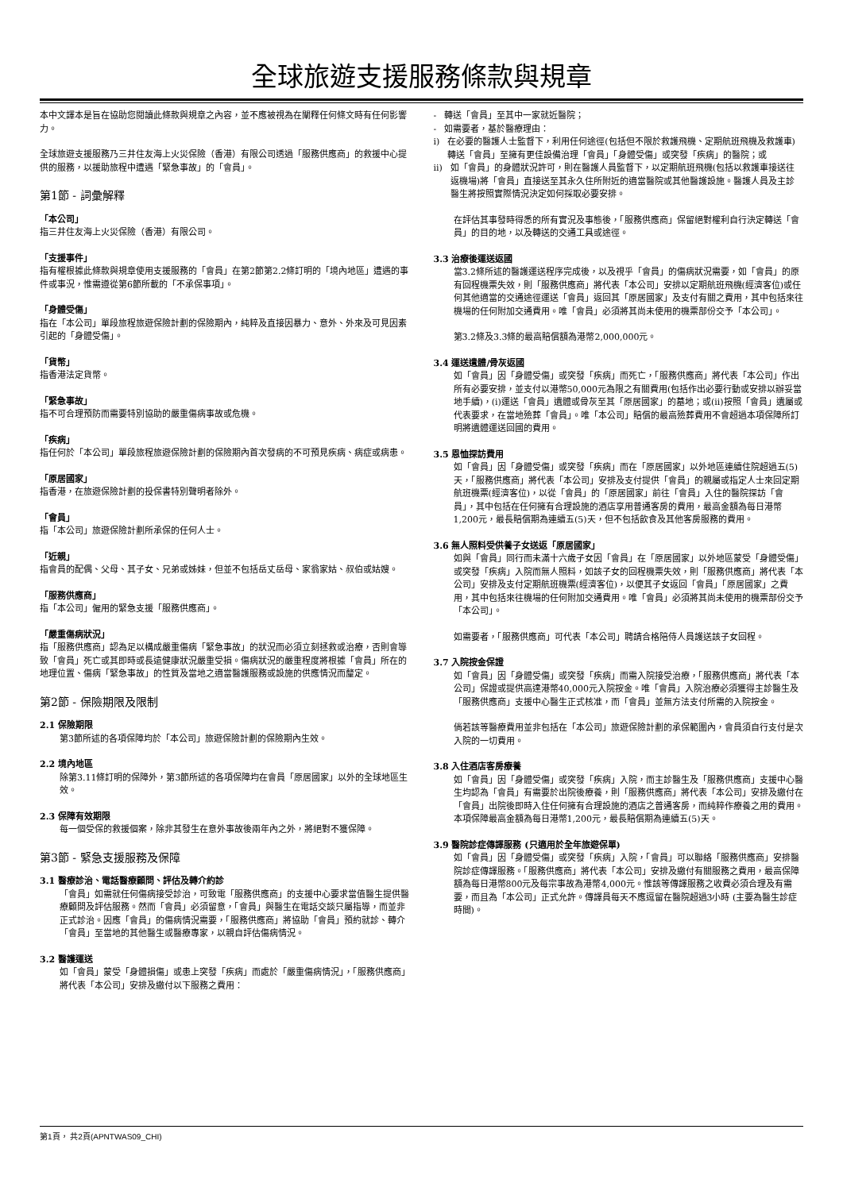全球旅遊支援服務條款與規章
本中文譯本是旨在協助您閱讀此條款與規章之內容，並不應被視為在闡釋任何條文時有任何影響力。
全球旅遊支援服務乃三井住友海上火災保險（香港）有限公司透過「服務供應商」的救援中心提供的服務，以援助旅程中遭遇「緊急事故」的「會員」。
第1節 - 詞彙解釋
「本公司」
指三井住友海上火災保險（香港）有限公司。
「支援事件」
指有權根據此條款與規章使用支援服務的「會員」在第2節第2.2條訂明的「境內地區」遭遇的事件或事況，惟需遵從第6節所載的「不承保事項」。
「身體受傷」
指在「本公司」單段旅程旅遊保險計劃的保險期內，純粹及直接因暴力、意外、外來及可見因素引起的「身體受傷」。
「貨幣」
指香港法定貨幣。
「緊急事故」
指不可合理預防而需要特別協助的嚴重傷病事故或危機。
「疾病」
指任何於「本公司」單段旅程旅遊保險計劃的保險期內首次發病的不可預見疾病、病症或病患。
「原居國家」
指香港，在旅遊保險計劃的投保書特別聲明者除外。
「會員」
指「本公司」旅遊保險計劃所承保的任何人士。
「近親」
指會員的配偶、父母、其子女、兄弟或姊妹，但並不包括岳丈岳母、家翁家姑、叔伯或姑嫂。
「服務供應商」
指「本公司」僱用的緊急支援「服務供應商」。
「嚴重傷病狀況」
指「服務供應商」認為足以構成嚴重傷病「緊急事故」的狀況而必須立刻拯救或治療，否則會導致「會員」死亡或其即時或長遠健康狀況嚴重受損。傷病狀況的嚴重程度將根據「會員」所在的地理位置、傷病「緊急事故」的性質及當地之適當醫護服務或設施的供應情況而釐定。
第2節 - 保險期限及限制
2.1 保險期限
第3節所述的各項保障均於「本公司」旅遊保險計劃的保險期內生效。
2.2 境內地區
除第3.11條訂明的保障外，第3節所述的各項保障均在會員「原居國家」以外的全球地區生效。
2.3 保障有效期限
每一個受保的救援個案，除非其發生在意外事故後兩年內之外，將絕對不獲保障。
第3節 - 緊急支援服務及保障
3.1 醫療診治、電話醫療顧問、評估及轉介約診
「會員」如需就任何傷病接受診治，可致電「服務供應商」的支援中心要求當值醫生提供醫療顧問及評估服務。然而「會員」必須留意，「會員」與醫生在電話交談只屬指導，而並非正式診治。因應「會員」的傷病情況需要，「服務供應商」將協助「會員」預約就診、轉介「會員」至當地的其他醫生或醫療專家，以親自評估傷病情況。
3.2 醫護運送
如「會員」蒙受「身體損傷」或患上突發「疾病」而處於「嚴重傷病情況」，「服務供應商」將代表「本公司」安排及繳付以下服務之費用：
- 轉送「會員」至其中一家就近醫院；
- 如需要者，基於醫療理由：
i) 在必要的醫護人士監督下，利用任何途徑(包括但不限於救護飛機、定期航班飛機及救護車)轉送「會員」至擁有更佳設備治理「會員」「身體受傷」或突發「疾病」的醫院；或
ii) 如「會員」的身體狀況許可，則在醫護人員監督下，以定期航班飛機(包括以救護車接送往返機場)將「會員」直接送至其永久住所附近的適當醫院或其他醫護設施。醫護人員及主診醫生將按照實際情況決定如何採取必要安排。
在評估其事發時得悉的所有實況及事態後，「服務供應商」保留絕對權利自行決定轉送「會員」的目的地，以及轉送的交通工具或途徑。
3.3 治療後運送返國
當3.2條所述的醫護運送程序完成後，以及視乎「會員」的傷病狀況需要，如「會員」的原有回程機票失效，則「服務供應商」將代表「本公司」安排以定期航班飛機(經濟客位)或任何其他適當的交通途徑運送「會員」返回其「原居國家」及支付有關之費用，其中包括來往機場的任何附加交通費用。唯「會員」必須將其尚未使用的機票部份交予「本公司」。
第3.2條及3.3條的最高賠償額為港幣2,000,000元。
3.4 運送遺體/骨灰返國
如「會員」因「身體受傷」或突發「疾病」而死亡，「服務供應商」將代表「本公司」作出所有必要安排，並支付以港幣50,000元為限之有關費用(包括作出必要行動或安排以辦妥當地手續)，(i)運送「會員」遺體或骨灰至其「原居國家」的墓地；或(ii)按照「會員」遺屬或代表要求，在當地殮葬「會員」。唯「本公司」賠償的最高殮葬費用不會超過本項保障所訂明將遺體運送回國的費用。
3.5 恩恤探訪費用
如「會員」因「身體受傷」或突發「疾病」而在「原居國家」以外地區連續住院超過五(5)天，「服務供應商」將代表「本公司」安排及支付提供「會員」的親屬或指定人士來回定期航班機票(經濟客位)，以從「會員」的「原居國家」前往「會員」入住的醫院探訪「會員」，其中包括在任何擁有合理設施的酒店享用普通客房的費用，最高金額為每日港幣1,200元，最長賠償期為連續五(5)天，但不包括飲食及其他客房服務的費用。
3.6 無人照料受供養子女送返「原居國家」
如與「會員」同行而未滿十六歲子女因「會員」在「原居國家」以外地區蒙受「身體受傷」或突發「疾病」入院而無人照料，如該子女的回程機票失效，則「服務供應商」將代表「本公司」安排及支付定期航班機票(經濟客位)，以便其子女返回「會員」「原居國家」之費用，其中包括來往機場的任何附加交通費用。唯「會員」必須將其尚未使用的機票部份交予「本公司」。
如需要者，「服務供應商」可代表「本公司」聘請合格陪侍人員護送該子女回程。
3.7 入院按金保證
如「會員」因「身體受傷」或突發「疾病」而需入院接受治療，「服務供應商」將代表「本公司」保證或提供高達港幣40,000元入院按金。唯「會員」入院治療必須獲得主診醫生及「服務供應商」支援中心醫生正式核准，而「會員」並無方法支付所需的入院按金。
倘若該等醫療費用並非包括在「本公司」旅遊保險計劃的承保範圍內，會員須自行支付是次入院的一切費用。
3.8 入住酒店客房療養
如「會員」因「身體受傷」或突發「疾病」入院，而主診醫生及「服務供應商」支援中心醫生均認為「會員」有需要於出院後療養，則「服務供應商」將代表「本公司」安排及繳付在「會員」出院後即時入住任何擁有合理設施的酒店之普通客房，而純粹作療養之用的費用。本項保障最高金額為每日港幣1,200元，最長賠償期為連續五(5)天。
3.9 醫院診症傳譯服務 (只適用於全年旅遊保單)
如「會員」因「身體受傷」或突發「疾病」入院，「會員」可以聯絡「服務供應商」安排醫院診症傳譯服務。「服務供應商」將代表「本公司」安排及繳付有關服務之費用，最高保障額為每日港幣800元及每宗事故為港幣4,000元。惟該等傳譯服務之收費必須合理及有需要，而且為「本公司」正式允許。傳譯員每天不應逗留在醫院超過3小時 (主要為醫生診症時間)。
第1頁， 共2頁(APNTWAS09_CHI)